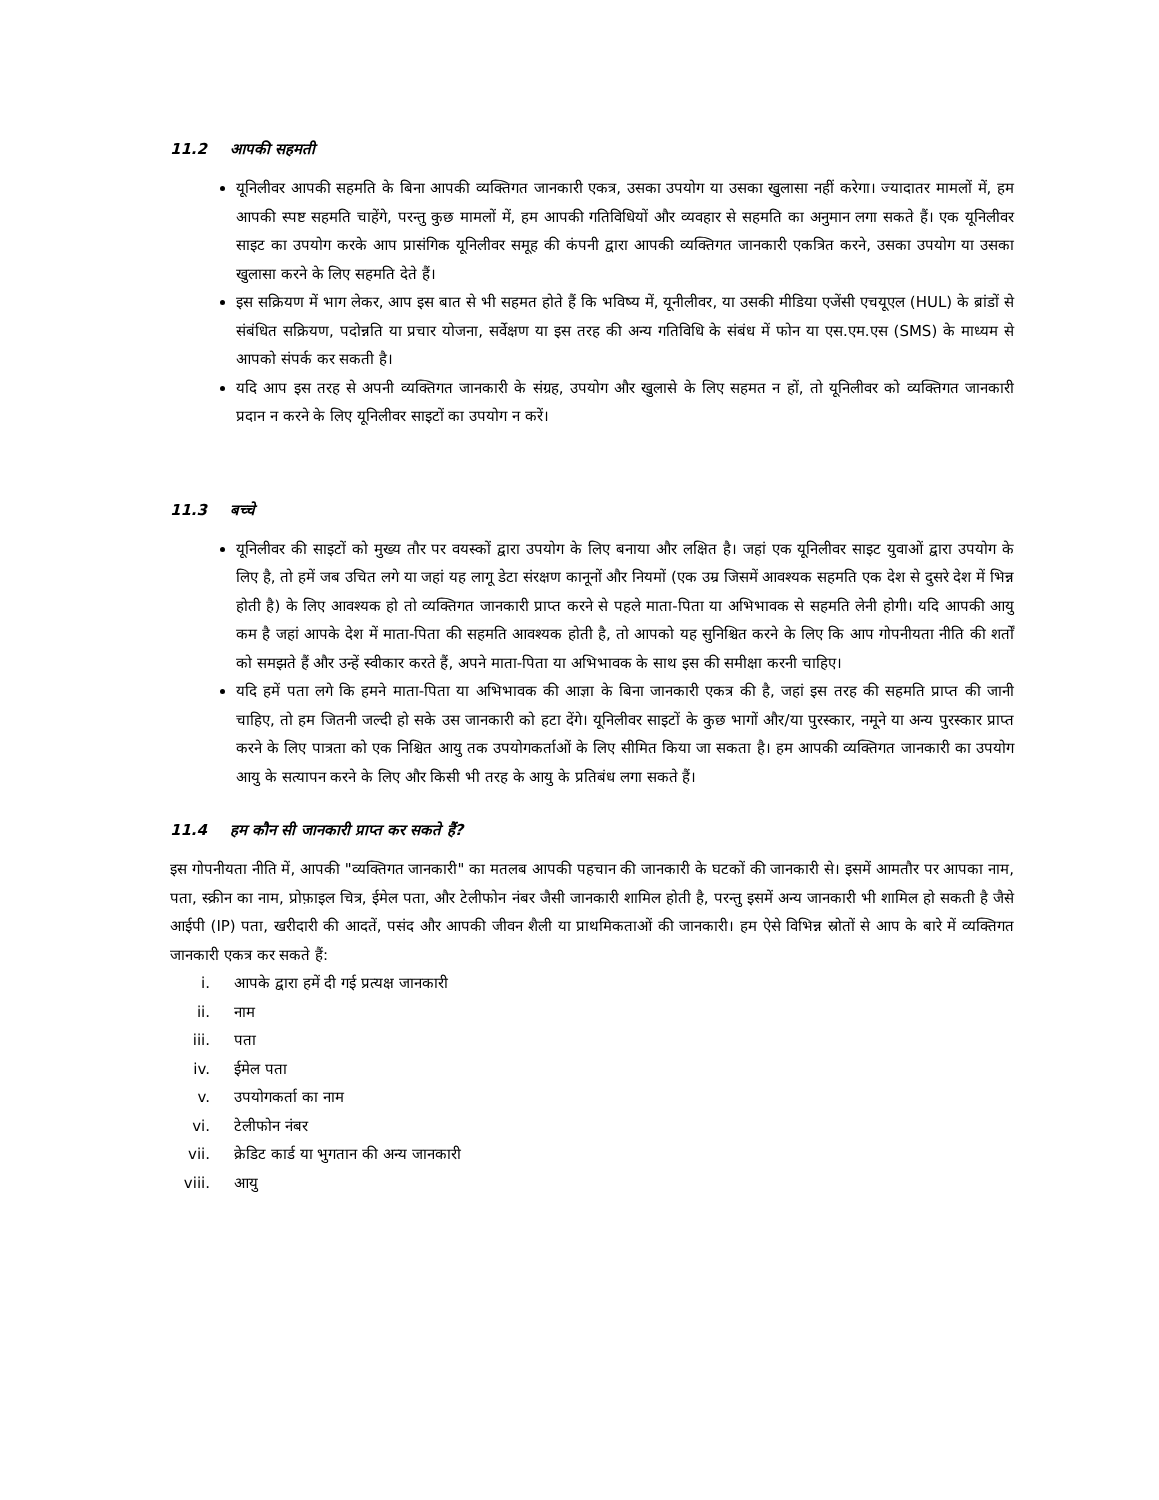11.2 आपकी सहमती
यूनिलीवर आपकी सहमति के बिना आपकी व्यक्तिगत जानकारी एकत्र, उसका उपयोग या उसका खुलासा नहीं करेगा। ज्यादातर मामलों में, हम आपकी स्पष्ट सहमति चाहेंगे, परन्तु कुछ मामलों में, हम आपकी गतिविधियों और व्यवहार से सहमति का अनुमान लगा सकते हैं। एक यूनिलीवर साइट का उपयोग करके आप प्रासंगिक यूनिलीवर समूह की कंपनी द्वारा आपकी व्यक्तिगत जानकारी एकत्रित करने, उसका उपयोग या उसका खुलासा करने के लिए सहमति देते हैं।
इस सक्रियण में भाग लेकर, आप इस बात से भी सहमत होते हैं कि भविष्य में, यूनीलीवर, या उसकी मीडिया एजेंसी एचयूएल (HUL) के ब्रांडों से संबंधित सक्रियण, पदोन्नति या प्रचार योजना, सर्वेक्षण या इस तरह की अन्य गतिविधि के संबंध में फोन या एस.एम.एस (SMS) के माध्यम से आपको संपर्क कर सकती है।
यदि आप इस तरह से अपनी व्यक्तिगत जानकारी के संग्रह, उपयोग और खुलासे के लिए सहमत न हों, तो यूनिलीवर को व्यक्तिगत जानकारी प्रदान न करने के लिए यूनिलीवर साइटों का उपयोग न करें।
11.3 बच्चे
यूनिलीवर की साइटों को मुख्य तौर पर वयस्कों द्वारा उपयोग के लिए बनाया और लक्षित है। जहां एक यूनिलीवर साइट युवाओं द्वारा उपयोग के लिए है, तो हमें जब उचित लगे या जहां यह लागू डेटा संरक्षण कानूनों और नियमों (एक उम्र जिसमें आवश्यक सहमति एक देश से दुसरे देश में भिन्न होती है) के लिए आवश्यक हो तो व्यक्तिगत जानकारी प्राप्त करने से पहले माता-पिता या अभिभावक से सहमति लेनी होगी। यदि आपकी आयु कम है जहां आपके देश में माता-पिता की सहमति आवश्यक होती है, तो आपको यह सुनिश्चित करने के लिए कि आप गोपनीयता नीति की शर्तों को समझते हैं और उन्हें स्वीकार करते हैं, अपने माता-पिता या अभिभावक के साथ इस की समीक्षा करनी चाहिए।
यदि हमें पता लगे कि हमने माता-पिता या अभिभावक की आज्ञा के बिना जानकारी एकत्र की है, जहां इस तरह की सहमति प्राप्त की जानी चाहिए, तो हम जितनी जल्दी हो सके उस जानकारी को हटा देंगे। यूनिलीवर साइटों के कुछ भागों और/या पुरस्कार, नमूने या अन्य पुरस्कार प्राप्त करने के लिए पात्रता को एक निश्चित आयु तक उपयोगकर्ताओं के लिए सीमित किया जा सकता है। हम आपकी व्यक्तिगत जानकारी का उपयोग आयु के सत्यापन करने के लिए और किसी भी तरह के आयु के प्रतिबंध लगा सकते हैं।
11.4 हम कौन सी जानकारी प्राप्त कर सकते हैं?
इस गोपनीयता नीति में, आपकी "व्यक्तिगत जानकारी" का मतलब आपकी पहचान की जानकारी के घटकों की जानकारी से। इसमें आमतौर पर आपका नाम, पता, स्क्रीन का नाम, प्रोफ़ाइल चित्र, ईमेल पता, और टेलीफोन नंबर जैसी जानकारी शामिल होती है, परन्तु इसमें अन्य जानकारी भी शामिल हो सकती है जैसे आईपी (IP) पता, खरीदारी की आदतें, पसंद और आपकी जीवन शैली या प्राथमिकताओं की जानकारी। हम ऐसे विभिन्न स्रोतों से आप के बारे में व्यक्तिगत जानकारी एकत्र कर सकते हैं:
i. आपके द्वारा हमें दी गई प्रत्यक्ष जानकारी
ii. नाम
iii. पता
iv. ईमेल पता
v. उपयोगकर्ता का नाम
vi. टेलीफोन नंबर
vii. क्रेडिट कार्ड या भुगतान की अन्य जानकारी
viii. आयु